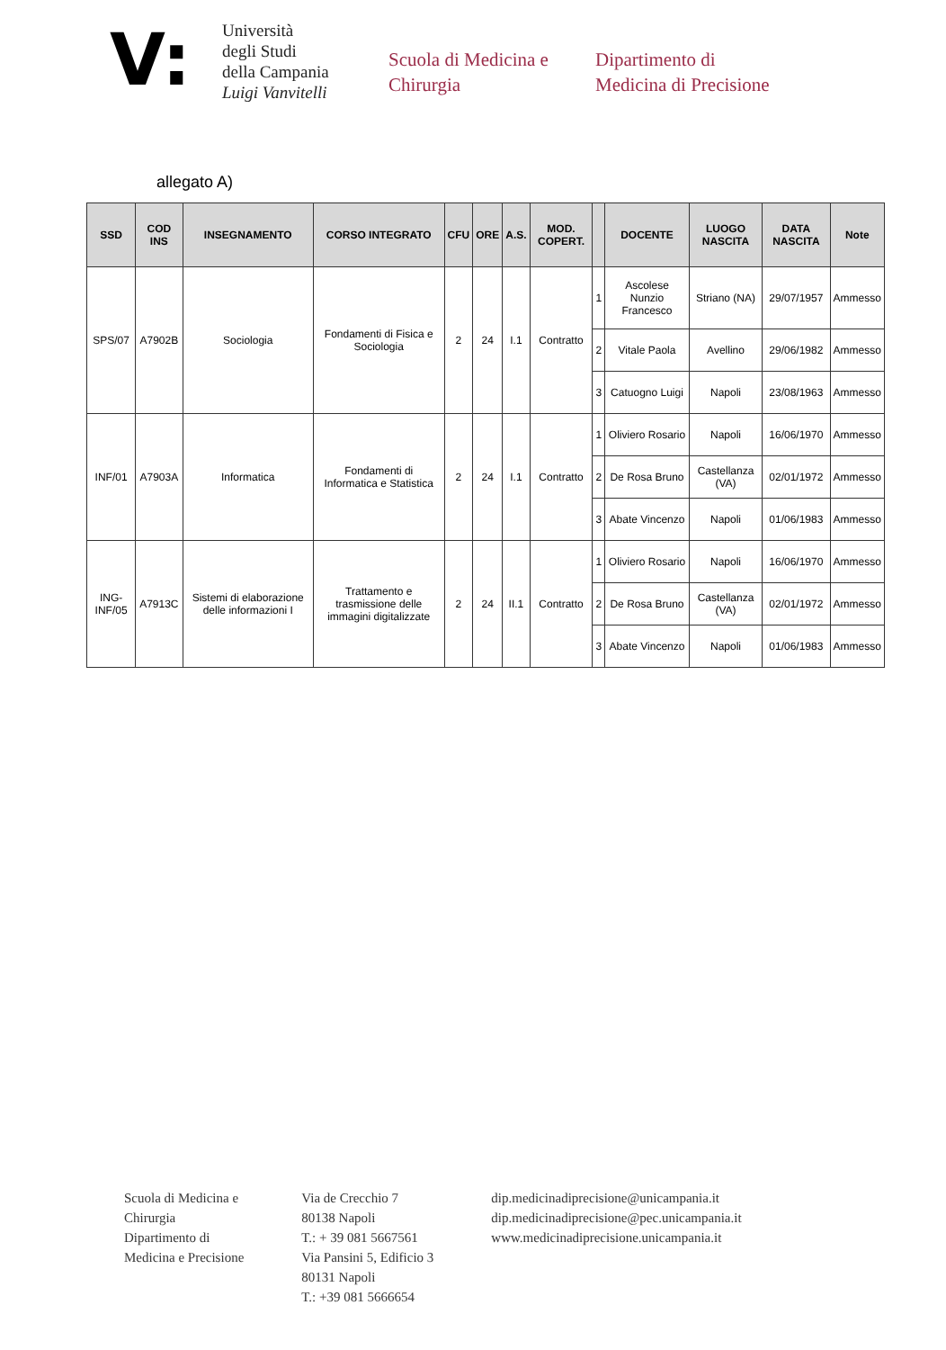V:
Università
degli Studi
della Campania
Luigi Vanvitelli
Scuola di Medicina e
Chirurgia
Dipartimento di
Medicina di Precisione
allegato A)
| SSD | COD INS | INSEGNAMENTO | CORSO INTEGRATO | CFU | ORE | A.S. | MOD. COPERT. | | DOCENTE | LUOGO NASCITA | DATA NASCITA | Note |
| --- | --- | --- | --- | --- | --- | --- | --- | --- | --- | --- | --- | --- |
| SPS/07 | A7902B | Sociologia | Fondamenti di Fisica e Sociologia | 2 | 24 | I.1 | Contratto | 1 | Ascolese Nunzio Francesco | Striano (NA) | 29/07/1957 | Ammesso |
| | | | | | | | | 2 | Vitale Paola | Avellino | 29/06/1982 | Ammesso |
| | | | | | | | | 3 | Catuogno Luigi | Napoli | 23/08/1963 | Ammesso |
| INF/01 | A7903A | Informatica | Fondamenti di Informatica e Statistica | 2 | 24 | I.1 | Contratto | 1 | Oliviero Rosario | Napoli | 16/06/1970 | Ammesso |
| | | | | | | | | 2 | De Rosa Bruno | Castellanza (VA) | 02/01/1972 | Ammesso |
| | | | | | | | | 3 | Abate Vincenzo | Napoli | 01/06/1983 | Ammesso |
| ING-INF/05 | A7913C | Sistemi di elaborazione delle informazioni I | Trattamento e trasmissione delle immagini digitalizzate | 2 | 24 | II.1 | Contratto | 1 | Oliviero Rosario | Napoli | 16/06/1970 | Ammesso |
| | | | | | | | | 2 | De Rosa Bruno | Castellanza (VA) | 02/01/1972 | Ammesso |
| | | | | | | | | 3 | Abate Vincenzo | Napoli | 01/06/1983 | Ammesso |
Scuola di Medicina e
Chirurgia
Dipartimento di
Medicina e Precisione
Via de Crecchio 7
80138 Napoli
T.: + 39 081 5667561
Via Pansini 5, Edificio 3
80131 Napoli
T.: +39 081 5666654
dip.medicinadiprecisione@unicampania.it
dip.medicinadiprecisione@pec.unicampania.it
www.medicinadiprecisione.unicampania.it